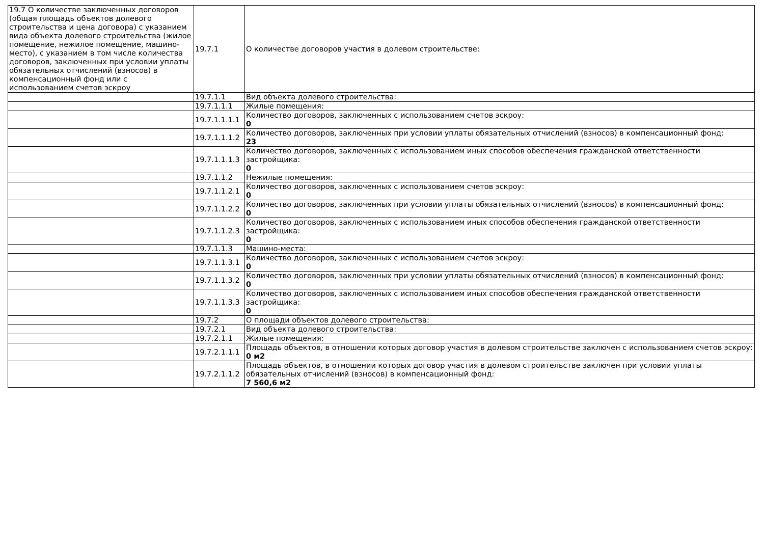| 19.7 О количестве заключенных договоров (общая площадь объектов долевого строительства и цена договора) с указанием вида объекта долевого строительства (жилое помещение, нежилое помещение, машино-место), с указанием в том числе количества договоров, заключенных при условии уплаты обязательных отчислений (взносов) в компенсационный фонд или с использованием счетов эскроу | 19.7.1 | О количестве договоров участия в долевом строительстве: |
| | 19.7.1.1 | Вид объекта долевого строительства: |
| | 19.7.1.1.1 | Жилые помещения: |
| | 19.7.1.1.1.1 | Количество договоров, заключенных с использованием счетов эскроу: 0 |
| | 19.7.1.1.1.2 | Количество договоров, заключенных при условии уплаты обязательных отчислений (взносов) в компенсационный фонд: 23 |
| | 19.7.1.1.1.3 | Количество договоров, заключенных с использованием иных способов обеспечения гражданской ответственности застройщика: 0 |
| | 19.7.1.1.2 | Нежилые помещения: |
| | 19.7.1.1.2.1 | Количество договоров, заключенных с использованием счетов эскроу: 0 |
| | 19.7.1.1.2.2 | Количество договоров, заключенных при условии уплаты обязательных отчислений (взносов) в компенсационный фонд: 0 |
| | 19.7.1.1.2.3 | Количество договоров, заключенных с использованием иных способов обеспечения гражданской ответственности застройщика: 0 |
| | 19.7.1.1.3 | Машино-места: |
| | 19.7.1.1.3.1 | Количество договоров, заключенных с использованием счетов эскроу: 0 |
| | 19.7.1.1.3.2 | Количество договоров, заключенных при условии уплаты обязательных отчислений (взносов) в компенсационный фонд: 0 |
| | 19.7.1.1.3.3 | Количество договоров, заключенных с использованием иных способов обеспечения гражданской ответственности застройщика: 0 |
| | 19.7.2 | О площади объектов долевого строительства: |
| | 19.7.2.1 | Вид объекта долевого строительства: |
| | 19.7.2.1.1 | Жилые помещения: |
| | 19.7.2.1.1.1 | Площадь объектов, в отношении которых договор участия в долевом строительстве заключен с использованием счетов эскроу: 0 м2 |
| | 19.7.2.1.1.2 | Площадь объектов, в отношении которых договор участия в долевом строительстве заключен при условии уплаты обязательных отчислений (взносов) в компенсационный фонд: 7 560,6 м2 |